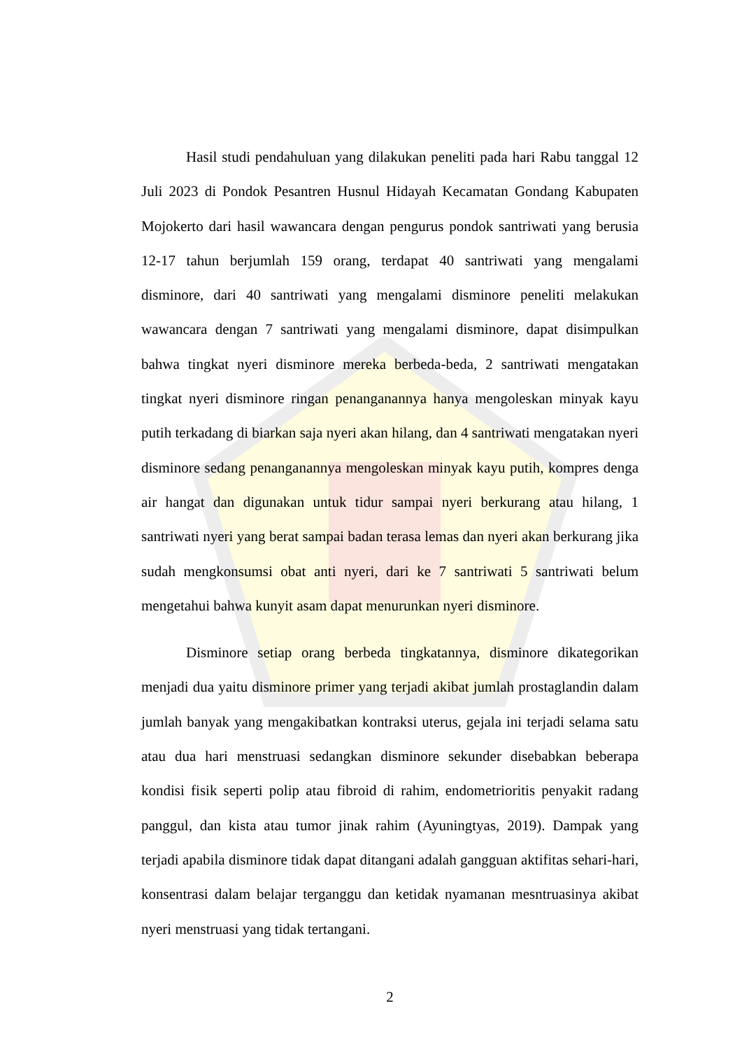Hasil studi pendahuluan yang dilakukan peneliti pada hari Rabu tanggal 12 Juli 2023 di Pondok Pesantren Husnul Hidayah Kecamatan Gondang Kabupaten Mojokerto dari hasil wawancara dengan pengurus pondok santriwati yang berusia 12-17 tahun berjumlah 159 orang, terdapat 40 santriwati yang mengalami disminore, dari 40 santriwati yang mengalami disminore peneliti melakukan wawancara dengan 7 santriwati yang mengalami disminore, dapat disimpulkan bahwa tingkat nyeri disminore mereka berbeda-beda, 2 santriwati mengatakan tingkat nyeri disminore ringan penanganannya hanya mengoleskan minyak kayu putih terkadang di biarkan saja nyeri akan hilang, dan 4 santriwati mengatakan nyeri disminore sedang penanganannya mengoleskan minyak kayu putih, kompres denga air hangat dan digunakan untuk tidur sampai nyeri berkurang atau hilang, 1 santriwati nyeri yang berat sampai badan terasa lemas dan nyeri akan berkurang jika sudah mengkonsumsi obat anti nyeri, dari ke 7 santriwati 5 santriwati belum mengetahui bahwa kunyit asam dapat menurunkan nyeri disminore.
Disminore setiap orang berbeda tingkatannya, disminore dikategorikan menjadi dua yaitu disminore primer yang terjadi akibat jumlah prostaglandin dalam jumlah banyak yang mengakibatkan kontraksi uterus, gejala ini terjadi selama satu atau dua hari menstruasi sedangkan disminore sekunder disebabkan beberapa kondisi fisik seperti polip atau fibroid di rahim, endometrioritis penyakit radang panggul, dan kista atau tumor jinak rahim (Ayuningtyas, 2019). Dampak yang terjadi apabila disminore tidak dapat ditangani adalah gangguan aktifitas sehari-hari, konsentrasi dalam belajar terganggu dan ketidak nyamanan mesntruasinya akibat nyeri menstruasi yang tidak tertangani.
2